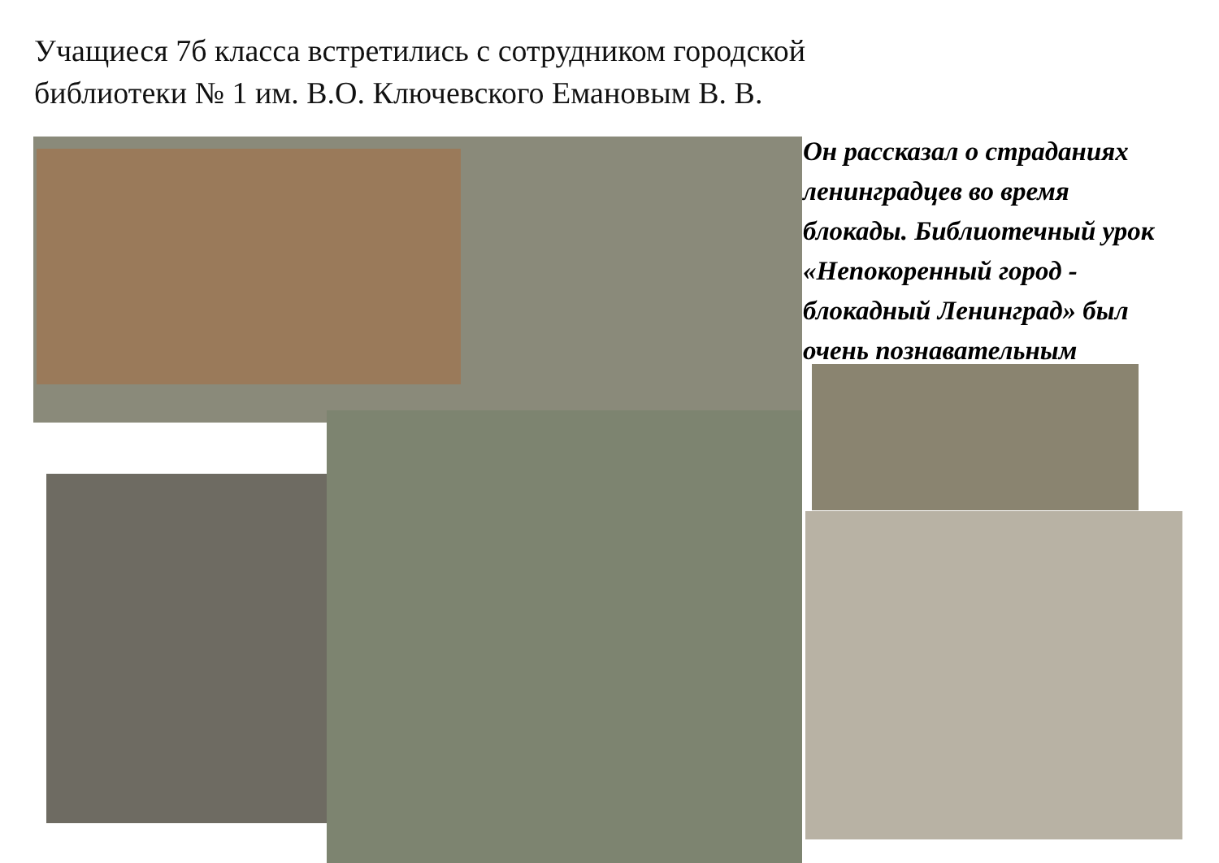Учащиеся 7б класса встретились с сотрудником городской библиотеки № 1 им. В.О. Ключевского Емановым В. В.
Он рассказал о страданиях
ленинградцев во время
блокады. Библиотечный урок
«Непокоренный город -
блокадный Ленинград» был
очень познавательным